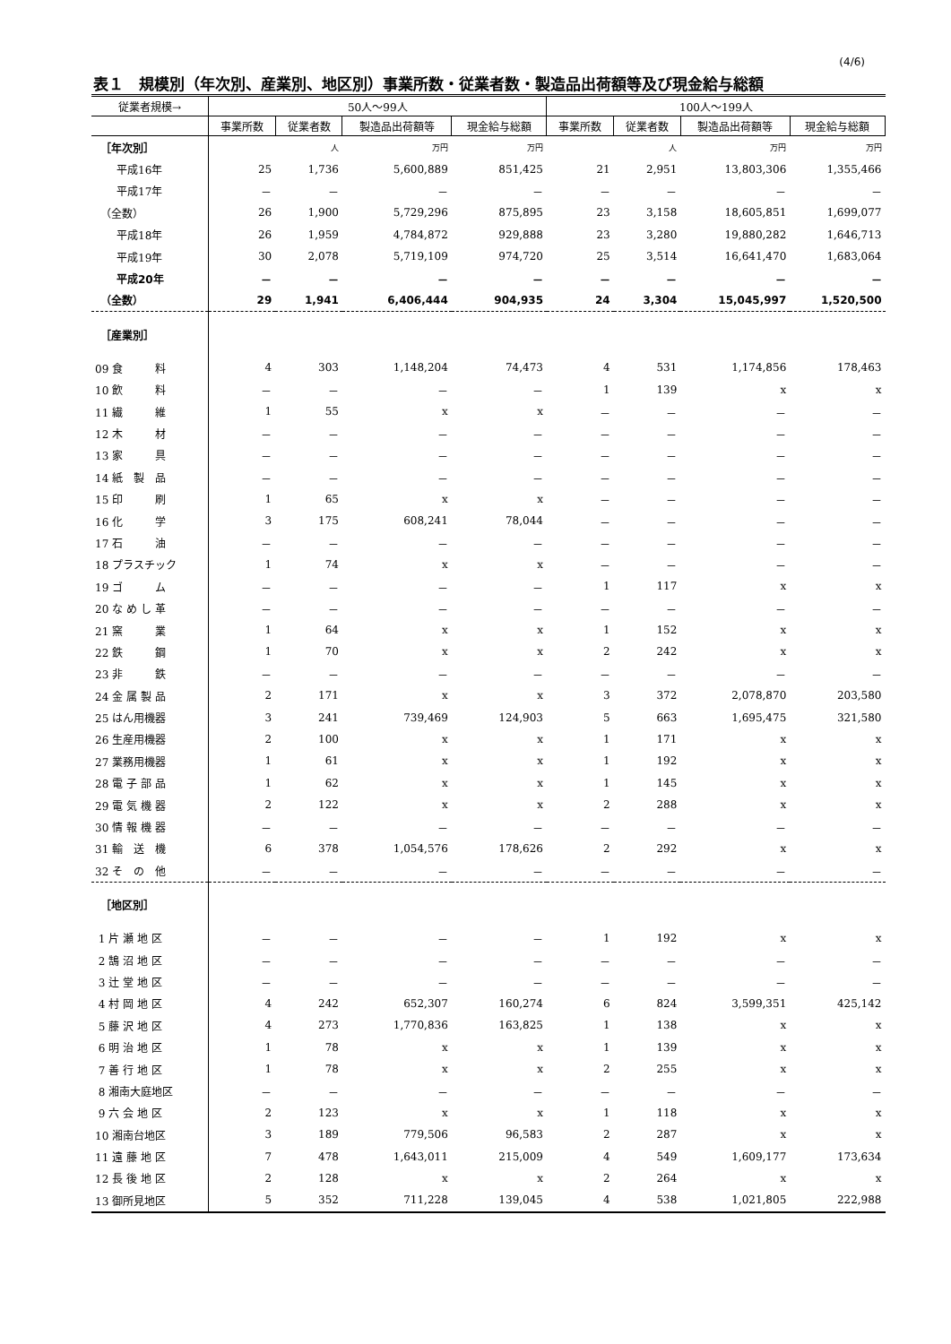(4/6)
表１　規模別（年次別、産業別、地区別）事業所数・従業者数・製造品出荷額等及び現金給与総額
| 従業者規模→ | 50人～99人 | | | | 100人～199人 | | | |
| --- | --- | --- | --- | --- | --- | --- | --- | --- |
| | 事業所数 | 従業者数 | 製造品出荷額等 | 現金給与総額 | 事業所数 | 従業者数 | 製造品出荷額等 | 現金給与総額 |
| ［年次別］ | | 人 | 万円 | 万円 | | 人 | 万円 | 万円 |
| 平成16年 | 25 | 1,736 | 5,600,889 | 851,425 | 21 | 2,951 | 13,803,306 | 1,355,466 |
| 平成17年 | － | － | － | － | － | － | － | － |
| （全数） | 26 | 1,900 | 5,729,296 | 875,895 | 23 | 3,158 | 18,605,851 | 1,699,077 |
| 平成18年 | 26 | 1,959 | 4,784,872 | 929,888 | 23 | 3,280 | 19,880,282 | 1,646,713 |
| 平成19年 | 30 | 2,078 | 5,719,109 | 974,720 | 25 | 3,514 | 16,641,470 | 1,683,064 |
| 平成20年 | － | － | － | － | － | － | － | － |
| （全数） | 29 | 1,941 | 6,406,444 | 904,935 | 24 | 3,304 | 15,045,997 | 1,520,500 |
| ［産業別］ | | | | | | | | |
| 09 食 料 | 4 | 303 | 1,148,204 | 74,473 | 4 | 531 | 1,174,856 | 178,463 |
| 10 飲 料 | － | － | － | － | 1 | 139 | x | x |
| 11 繊 維 | 1 | 55 | x | x | － | － | － | － |
| 12 木 材 | － | － | － | － | － | － | － | － |
| 13 家 具 | － | － | － | － | － | － | － | － |
| 14 紙 製 品 | － | － | － | － | － | － | － | － |
| 15 印 刷 | 1 | 65 | x | x | － | － | － | － |
| 16 化 学 | 3 | 175 | 608,241 | 78,044 | － | － | － | － |
| 17 石 油 | － | － | － | － | － | － | － | － |
| 18 プラスチック | 1 | 74 | x | x | － | － | － | － |
| 19 ゴ ム | － | － | － | － | 1 | 117 | x | x |
| 20 な め し 革 | － | － | － | － | － | － | － | － |
| 21 窯 業 | 1 | 64 | x | x | 1 | 152 | x | x |
| 22 鉄 鋼 | 1 | 70 | x | x | 2 | 242 | x | x |
| 23 非 鉄 | － | － | － | － | － | － | － | － |
| 24 金 属 製 品 | 2 | 171 | x | x | 3 | 372 | 2,078,870 | 203,580 |
| 25 はん用機器 | 3 | 241 | 739,469 | 124,903 | 5 | 663 | 1,695,475 | 321,580 |
| 26 生産用機器 | 2 | 100 | x | x | 1 | 171 | x | x |
| 27 業務用機器 | 1 | 61 | x | x | 1 | 192 | x | x |
| 28 電 子 部 品 | 1 | 62 | x | x | 1 | 145 | x | x |
| 29 電 気 機 器 | 2 | 122 | x | x | 2 | 288 | x | x |
| 30 情 報 機 器 | － | － | － | － | － | － | － | － |
| 31 輸 送 機 | 6 | 378 | 1,054,576 | 178,626 | 2 | 292 | x | x |
| 32 そ の 他 | － | － | － | － | － | － | － | － |
| ［地区別］ | | | | | | | | |
| 1 片 瀬 地 区 | － | － | － | － | 1 | 192 | x | x |
| 2 鵠 沼 地 区 | － | － | － | － | － | － | － | － |
| 3 辻 堂 地 区 | － | － | － | － | － | － | － | － |
| 4 村 岡 地 区 | 4 | 242 | 652,307 | 160,274 | 6 | 824 | 3,599,351 | 425,142 |
| 5 藤 沢 地 区 | 4 | 273 | 1,770,836 | 163,825 | 1 | 138 | x | x |
| 6 明 治 地 区 | 1 | 78 | x | x | 1 | 139 | x | x |
| 7 善 行 地 区 | 1 | 78 | x | x | 2 | 255 | x | x |
| 8 湘南大庭地区 | － | － | － | － | － | － | － | － |
| 9 六 会 地 区 | 2 | 123 | x | x | 1 | 118 | x | x |
| 10 湘南台地区 | 3 | 189 | 779,506 | 96,583 | 2 | 287 | x | x |
| 11 遠 藤 地 区 | 7 | 478 | 1,643,011 | 215,009 | 4 | 549 | 1,609,177 | 173,634 |
| 12 長 後 地 区 | 2 | 128 | x | x | 2 | 264 | x | x |
| 13 御所見地区 | 5 | 352 | 711,228 | 139,045 | 4 | 538 | 1,021,805 | 222,988 |